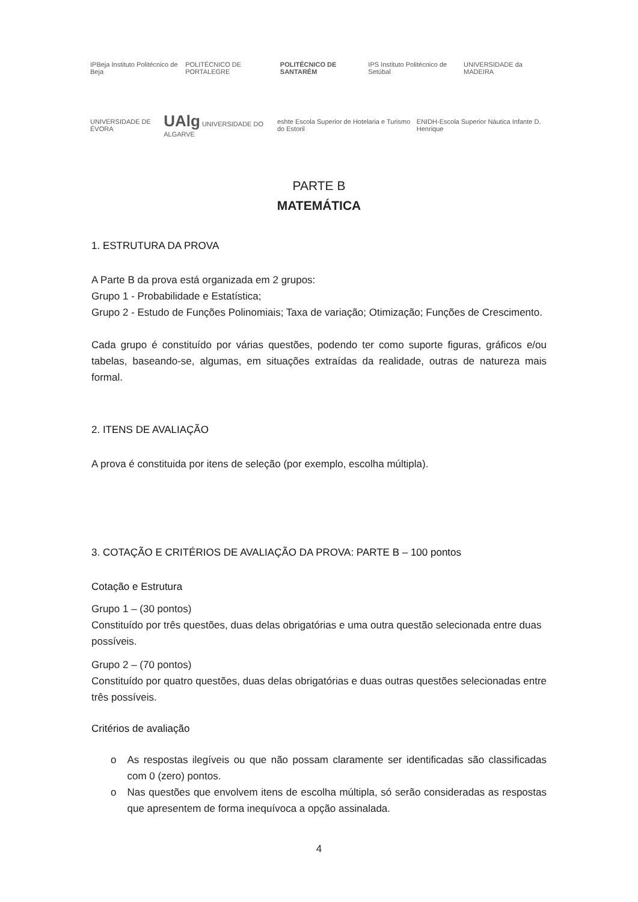IPBeja Instituto Politécnico de Beja POLITÉCNICO DE PORTALEGRE POLITÉCNICO DE SANTARÉM IPS Instituto Politécnico de Setúbal UNIVERSIDADE da MADEIRA
UNIVERSIDADE DE ÉVORA UAlg UNIVERSIDADE DO ALGARVE eshte Escola Superior de Hotelaria e Turismo do Estoril ENIDH-Escola Superior Náutica Infante D. Henrique
PARTE B
MATEMÁTICA
1. ESTRUTURA DA PROVA
A Parte B da prova está organizada em 2 grupos:
Grupo 1 - Probabilidade e Estatística;
Grupo 2 - Estudo de Funções Polinomiais; Taxa de variação; Otimização; Funções de Crescimento.
Cada grupo é constituído por várias questões, podendo ter como suporte figuras, gráficos e/ou tabelas, baseando-se, algumas, em situações extraídas da realidade, outras de natureza mais formal.
2. ITENS DE AVALIAÇÃO
A prova é constituida por itens de seleção (por exemplo, escolha múltipla).
3. COTAÇÃO E CRITÉRIOS DE AVALIAÇÃO DA PROVA: PARTE B – 100 pontos
Cotação e Estrutura
Grupo 1 – (30 pontos)
Constituído por três questões, duas delas obrigatórias e uma outra questão selecionada entre duas possíveis.
Grupo 2 – (70 pontos)
Constituído por quatro questões, duas delas obrigatórias e duas outras questões selecionadas entre três possíveis.
Critérios de avaliação
o As respostas ilegíveis ou que não possam claramente ser identificadas são classificadas com 0 (zero) pontos.
o Nas questões que envolvem itens de escolha múltipla, só serão consideradas as respostas que apresentem de forma inequívoca a opção assinalada.
4